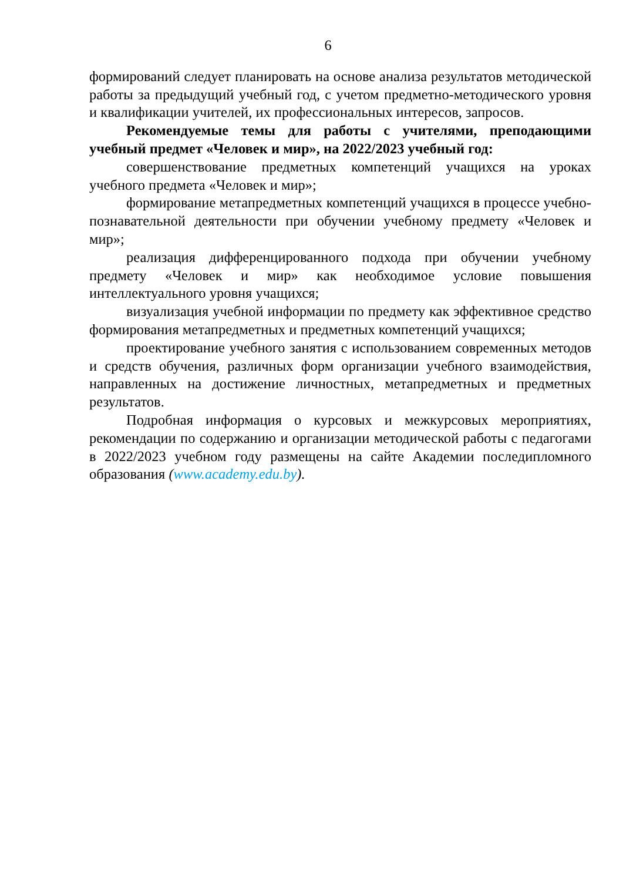6
формирований следует планировать на основе анализа результатов методической работы за предыдущий учебный год, с учетом предметно-методического уровня и квалификации учителей, их профессиональных интересов, запросов.
Рекомендуемые темы для работы с учителями, преподающими учебный предмет «Человек и мир», на 2022/2023 учебный год:
совершенствование предметных компетенций учащихся на уроках учебного предмета «Человек и мир»;
формирование метапредметных компетенций учащихся в процессе учебно-познавательной деятельности при обучении учебному предмету «Человек и мир»;
реализация дифференцированного подхода при обучении учебному предмету «Человек и мир» как необходимое условие повышения интеллектуального уровня учащихся;
визуализация учебной информации по предмету как эффективное средство формирования метапредметных и предметных компетенций учащихся;
проектирование учебного занятия с использованием современных методов и средств обучения, различных форм организации учебного взаимодействия, направленных на достижение личностных, метапредметных и предметных результатов.
Подробная информация о курсовых и межкурсовых мероприятиях, рекомендации по содержанию и организации методической работы с педагогами в 2022/2023 учебном году размещены на сайте Академии последипломного образования (www.academy.edu.by).